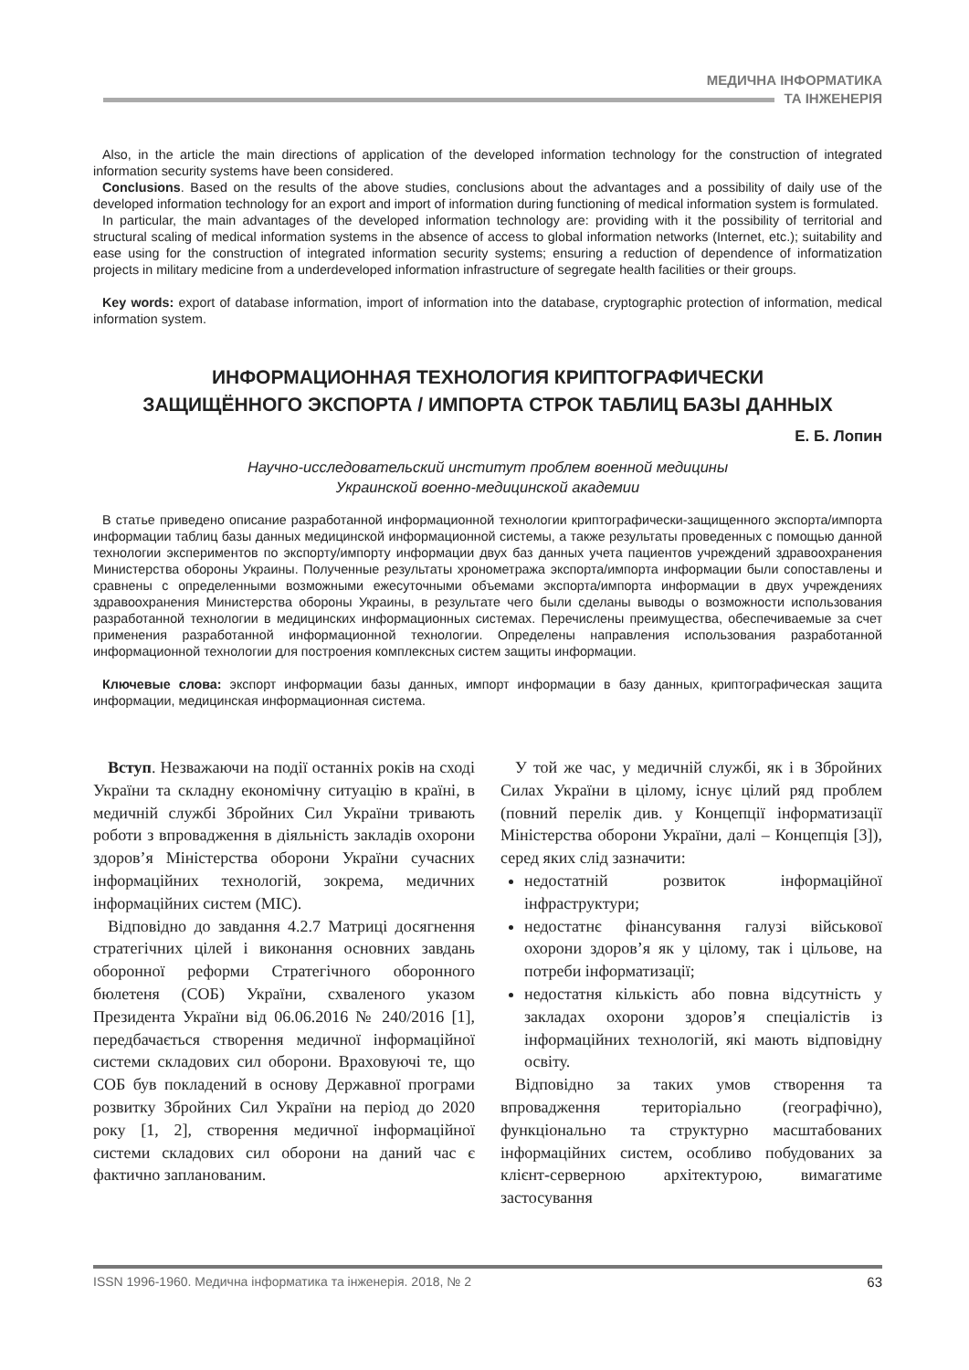МЕДИЧНА ІНФОРМАТИКА
ТА ІНЖЕНЕРІЯ
Also, in the article the main directions of application of the developed information technology for the construction of integrated information security systems have been considered.
Conclusions. Based on the results of the above studies, conclusions about the advantages and a possibility of daily use of the developed information technology for an export and import of information during functioning of medical information system is formulated.
In particular, the main advantages of the developed information technology are: providing with it the possibility of territorial and structural scaling of medical information systems in the absence of access to global information networks (Internet, etc.); suitability and ease using for the construction of integrated information security systems; ensuring a reduction of dependence of informatization projects in military medicine from a underdeveloped information infrastructure of segregate health facilities or their groups.
Key words: export of database information, import of information into the database, cryptographic protection of information, medical information system.
ИНФОРМАЦИОННАЯ ТЕХНОЛОГИЯ КРИПТОГРАФИЧЕСКИ
ЗАЩИЩЁННОГО ЭКСПОРТА / ИМПОРТА СТРОК ТАБЛИЦ БАЗЫ ДАННЫХ
Е. Б. Лопин
Научно-исследовательский институт проблем военной медицины
Украинской военно-медицинской академии
В статье приведено описание разработанной информационной технологии криптографически-защищенного экспорта/импорта информации таблиц базы данных медицинской информационной системы, а также результаты проведенных с помощью данной технологии экспериментов по экспорту/импорту информации двух баз данных учета пациентов учреждений здравоохранения Министерства обороны Украины. Полученные результаты хронометража экспорта/импорта информации были сопоставлены и сравнены с определенными возможными ежесуточными объемами экспорта/импорта информации в двух учреждениях здравоохранения Министерства обороны Украины, в результате чего были сделаны выводы о возможности использования разработанной технологии в медицинских информационных системах. Перечислены преимущества, обеспечиваемые за счет применения разработанной информационной технологии. Определены направления использования разработанной информационной технологии для построения комплексных систем защиты информации.
Ключевые слова: экспорт информации базы данных, импорт информации в базу данных, криптографическая защита информации, медицинская информационная система.
Вступ. Незважаючи на події останніх років на сході України та складну економічну ситуацію в країні, в медичній службі Збройних Сил України тривають роботи з впровадження в діяльність закладів охорони здоров’я Міністерства оборони України сучасних інформаційних технологій, зокрема, медичних інформаційних систем (МІС).
Відповідно до завдання 4.2.7 Матриці досягнення стратегічних цілей і виконання основних завдань оборонної реформи Стратегічного оборонного бюлетеня (СОБ) України, схваленого указом Президента України від 06.06.2016 № 240/2016 [1], передбачається створення медичної інформаційної системи складових сил оборони. Враховуючі те, що СОБ був покладений в основу Державної програми розвитку Збройних Сил України на період до 2020 року [1, 2], створення медичної інформаційної системи складових сил оборони на даний час є фактично запланованим.
У той же час, у медичній службі, як і в Збройних Силах України в цілому, існує цілий ряд проблем (повний перелік див. у Концепції інформатизації Міністерства оборони України, далі – Концепція [3]), серед яких слід зазначити:
недостатній розвиток інформаційної інфраструктури;
недостатнє фінансування галузі військової охорони здоров’я як у цілому, так і цільове, на потреби інформатизації;
недостатня кількість або повна відсутність у закладах охорони здоров’я спеціалістів із інформаційних технологій, які мають відповідну освіту.
Відповідно за таких умов створення та впровадження територіально (географічно), функціонально та структурно масштабованих інформаційних систем, особливо побудованих за клієнт-серверною архітектурою, вимагатиме застосування
ISSN 1996-1960. Медична інформатика та інженерія. 2018, № 2 63